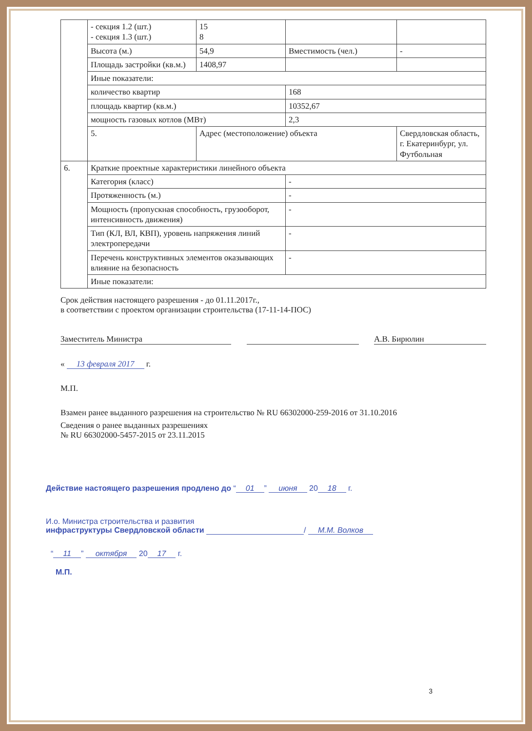| | - секция 1.2 (шт.) - секция 1.3 (шт.) | 15 8 | | |
| | Высота (м.) | 54,9 | Вместимость (чел.) | - |
| | Площадь застройки (кв.м.) | 1408,97 | | |
| | Иные показатели: | | | |
| | количество квартир | | 168 | |
| | площадь квартир (кв.м.) | | 10352,67 | |
| | мощность газовых котлов (МВт) | | 2,3 | |
| | 5. | Адрес (местоположение) объекта | | Свердловская область, г. Екатеринбург, ул. Футбольная |
| 6. | Краткие проектные характеристики линейного объекта | | | |
| | Категория (класс) | | - | |
| | Протяженность (м.) | | - | |
| | Мощность (пропускная способность, грузооборот, интенсивность движения) | | - | |
| | Тип (КЛ, ВЛ, КВП), уровень напряжения линий электропередачи | | - | |
| | Перечень конструктивных элементов оказывающих влияние на безопасность | | - | |
| | Иные показатели: | | | |
Срок действия настоящего разрешения - до 01.11.2017г.,
в соответствии с проектом организации строительства (17-11-14-ПОС)
Заместитель Министра А.В. Бирюлин
« 13 февраля 2017 г.
М.П.
Взамен ранее выданного разрешения на строительство № RU 66302000-259-2016 от 31.10.2016
Сведения о ранее выданных разрешениях
№ RU 66302000-5457-2015 от 23.11.2015
Действие настоящего разрешения продлено до “01” июня 20 18 г.
И.о. Министра строительства и развития
инфраструктуры Свердловской области / М.М. Волков
“11” октября 20 17 г.
М.П.
3